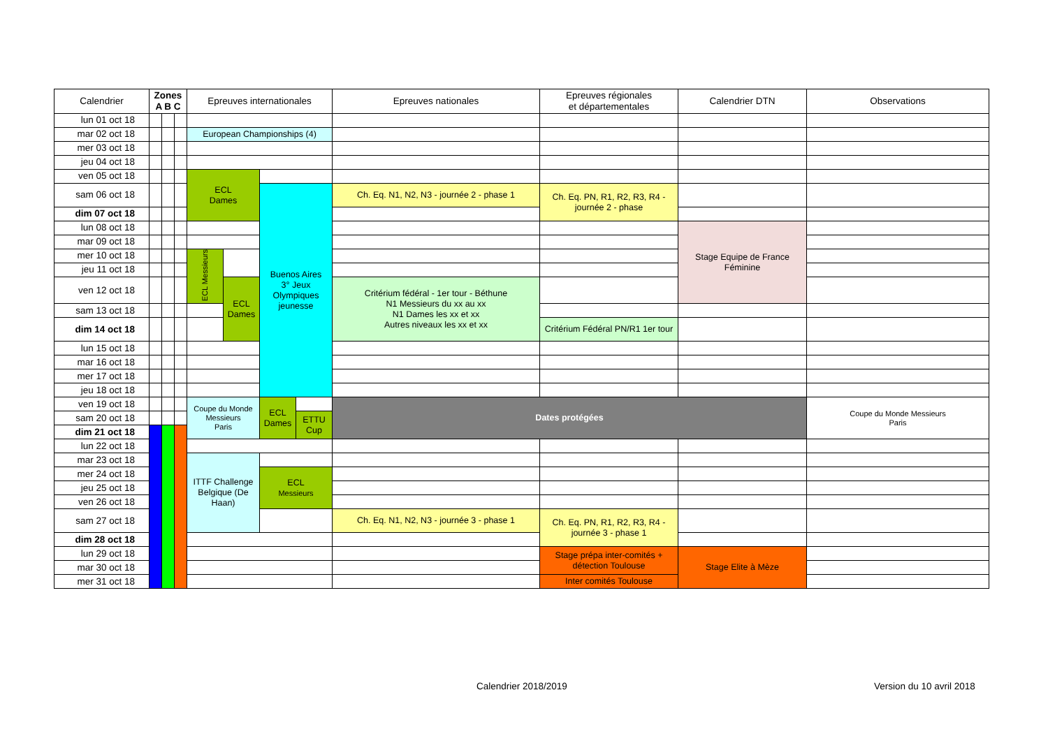| Calendrier | Zones A B C | | | Epreuves internationales | | | | Epreuves nationales | Epreuves régionales et départementales | Calendrier DTN | Observations |
| --- | --- | --- | --- | --- | --- | --- | --- | --- | --- | --- | --- |
| lun 01 oct 18 | | | | | | | | | | | |
| mar 02 oct 18 | | | | European Championships (4) | | | | | | | |
| mer 03 oct 18 | | | | | | | | | | | |
| jeu 04 oct 18 | | | | | | | | | | | |
| ven 05 oct 18 | | | | ECL Dames | | | | | | | |
| sam 06 oct 18 | | | | | | Buenos Aires 3° Jeux Olympiques jeunesse | | Ch. Eq. N1, N2, N3 - journée 2 - phase 1 | Ch. Eq. PN, R1, R2, R3, R4 - journée 2 - phase | | |
| dim 07 oct 18 | | | | | | | | | | | |
| lun 08 oct 18 | | | | | | | | | | Stage Equipe de France Féminine | |
| mar 09 oct 18 | | | | | | | | | | | |
| mer 10 oct 18 | | | | ECL Messieurs | | | | | | | |
| jeu 11 oct 18 | | | | | | | | | | | |
| ven 12 oct 18 | | | | | ECL Dames | | | Critérium fédéral - 1er tour - Béthune N1 Messieurs du xx au xx N1 Dames les xx et xx Autres niveaux les xx et xx | | | |
| sam 13 oct 18 | | | | | | | | | | | |
| dim 14 oct 18 | | | | | | | | | Critérium Fédéral PN/R1 1er tour | | |
| lun 15 oct 18 | | | | | | | | | | | |
| mar 16 oct 18 | | | | | | | | | | | |
| mer 17 oct 18 | | | | | | | | | | | |
| jeu 18 oct 18 | | | | | | | | | | | |
| ven 19 oct 18 | | | | Coupe du Monde Messieurs Paris | | ECL Dames | | Dates protégées | | | Coupe du Monde Messieurs Paris |
| sam 20 oct 18 | | | | | | | ETTU Cup | | | | |
| dim 21 oct 18 | | | | | | | | | | | |
| lun 22 oct 18 | | | | | | | | | | | |
| mar 23 oct 18 | | | | ITTF Challenge Belgique (De Haan) | | | | | | | |
| mer 24 oct 18 | | | | | | ECL Messieurs | | | | | |
| jeu 25 oct 18 | | | | | | | | | | | |
| ven 26 oct 18 | | | | | | | | | | | |
| sam 27 oct 18 | | | | | | | | Ch. Eq. N1, N2, N3 - journée 3 - phase 1 | Ch. Eq. PN, R1, R2, R3, R4 - journée 3 - phase 1 | | |
| dim 28 oct 18 | | | | | | | | | | | |
| lun 29 oct 18 | | | | | | | | | Stage prépa inter-comités + détection Toulouse | Stage Elite à Mèze | |
| mar 30 oct 18 | | | | | | | | | | | |
| mer 31 oct 18 | | | | | | | | | Inter comités Toulouse | | |
Calendrier 2018/2019 Version du 10 avril 2018